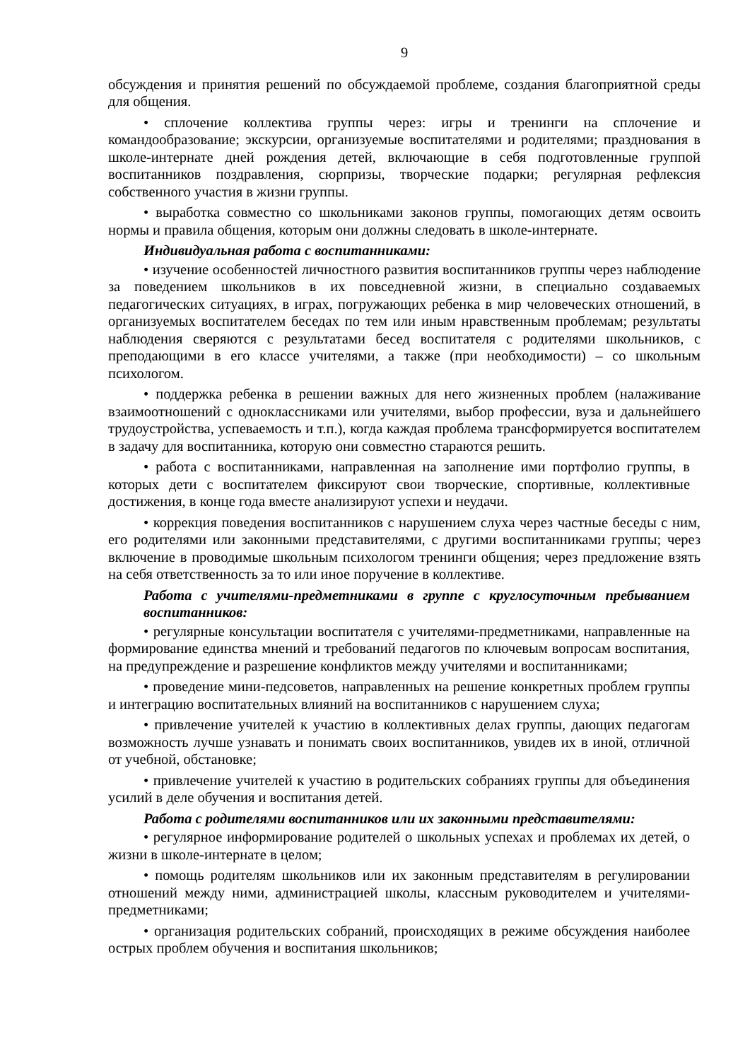9
обсуждения и принятия решений по обсуждаемой проблеме, создания благоприятной среды для общения.
• сплочение коллектива группы через: игры и тренинги на сплочение и командообразование; экскурсии, организуемые воспитателями и родителями; празднования в школе-интернате дней рождения детей, включающие в себя подготовленные группой воспитанников поздравления, сюрпризы, творческие подарки; регулярная рефлексия собственного участия в жизни группы.
• выработка совместно со школьниками законов группы, помогающих детям освоить нормы и правила общения, которым они должны следовать в школе-интернате.
Индивидуальная работа с воспитанниками:
• изучение особенностей личностного развития воспитанников группы через наблюдение за поведением школьников в их повседневной жизни, в специально создаваемых педагогических ситуациях, в играх, погружающих ребенка в мир человеческих отношений, в организуемых воспитателем беседах по тем или иным нравственным проблемам; результаты наблюдения сверяются с результатами бесед воспитателя с родителями школьников, с преподающими в его классе учителями, а также (при необходимости) – со школьным психологом.
• поддержка ребенка в решении важных для него жизненных проблем (налаживание взаимоотношений с одноклассниками или учителями, выбор профессии, вуза и дальнейшего трудоустройства, успеваемость и т.п.), когда каждая проблема трансформируется воспитателем в задачу для воспитанника, которую они совместно стараются решить.
• работа с воспитанниками, направленная на заполнение ими портфолио группы, в которых дети с воспитателем фиксируют свои творческие, спортивные, коллективные достижения, в конце года вместе анализируют успехи и неудачи.
• коррекция поведения воспитанников с нарушением слуха через частные беседы с ним, его родителями или законными представителями, с другими воспитанниками группы; через включение в проводимые школьным психологом тренинги общения; через предложение взять на себя ответственность за то или иное поручение в коллективе.
Работа с учителями-предметниками в группе с круглосуточным пребыванием воспитанников:
• регулярные консультации воспитателя с учителями-предметниками, направленные на формирование единства мнений и требований педагогов по ключевым вопросам воспитания, на предупреждение и разрешение конфликтов между учителями и воспитанниками;
• проведение мини-педсоветов, направленных на решение конкретных проблем группы и интеграцию воспитательных влияний на воспитанников с нарушением слуха;
• привлечение учителей к участию в коллективных делах группы, дающих педагогам возможность лучше узнавать и понимать своих воспитанников, увидев их в иной, отличной от учебной, обстановке;
• привлечение учителей к участию в родительских собраниях группы для объединения усилий в деле обучения и воспитания детей.
Работа с родителями воспитанников или их законными представителями:
• регулярное информирование родителей о школьных успехах и проблемах их детей, о жизни в школе-интернате в целом;
• помощь родителям школьников или их законным представителям в регулировании отношений между ними, администрацией школы, классным руководителем и учителями-предметниками;
• организация родительских собраний, происходящих в режиме обсуждения наиболее острых проблем обучения и воспитания школьников;